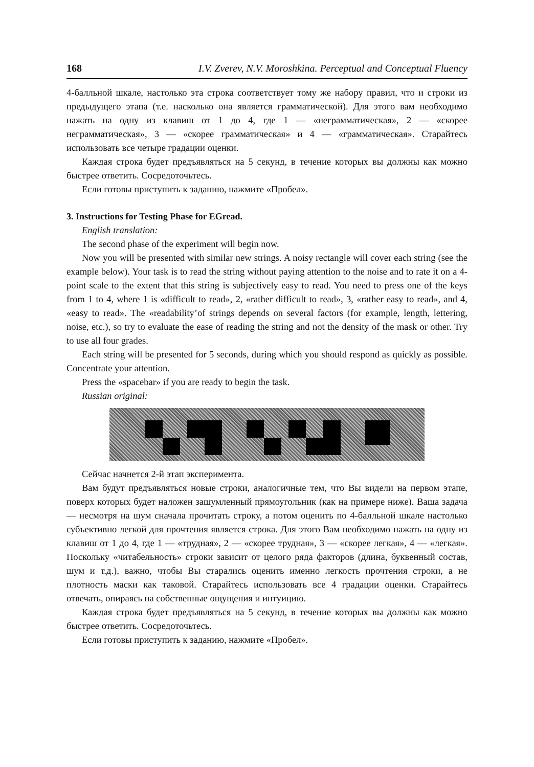168 I.V. Zverev, N.V. Moroshkina. Perceptual and Conceptual Fluency
4-балльной шкале, настолько эта строка соответствует тому же набору правил, что и строки из предыдущего этапа (т.е. насколько она является грамматической). Для этого вам необходимо нажать на одну из клавиш от 1 до 4, где 1 — «неграмматическая», 2 — «скорее неграмматическая», 3 — «скорее грамматическая» и 4 — «грамматическая». Старайтесь использовать все четыре градации оценки.
Каждая строка будет предъявляться на 5 секунд, в течение которых вы должны как можно быстрее ответить. Сосредоточьтесь.
Если готовы приступить к заданию, нажмите «Пробел».
3. Instructions for Testing Phase for EGread.
English translation:
The second phase of the experiment will begin now.
Now you will be presented with similar new strings. A noisy rectangle will cover each string (see the example below). Your task is to read the string without paying attention to the noise and to rate it on a 4-point scale to the extent that this string is subjectively easy to read. You need to press one of the keys from 1 to 4, where 1 is «difficult to read», 2, «rather difficult to read», 3, «rather easy to read», and 4, «easy to read». The «readability’of strings depends on several factors (for example, length, lettering, noise, etc.), so try to evaluate the ease of reading the string and not the density of the mask or other. Try to use all four grades.
Each string will be presented for 5 seconds, during which you should respond as quickly as possible. Concentrate your attention.
Press the «spacebar» if you are ready to begin the task.
Russian original:
Сейчас начнется 2-й этап эксперимента.
Вам будут предъявляться новые строки, аналогичные тем, что Вы видели на первом этапе, поверх которых будет наложен зашумленный прямоугольник (как на примере ниже). Ваша задача — несмотря на шум сначала прочитать строку, а потом оценить по 4-балльной шкале настолько субъективно легкой для прочтения является строка. Для этого Вам необходимо нажать на одну из клавиш от 1 до 4, где 1 — «трудная», 2 — «скорее трудная», 3 — «скорее легкая», 4 — «легкая». Поскольку «читабельность» строки зависит от целого ряда факторов (длина, буквенный состав, шум и т.д.), важно, чтобы Вы старались оценить именно легкость прочтения строки, а не плотность маски как таковой. Старайтесь использовать все 4 градации оценки. Старайтесь отвечать, опираясь на собственные ощущения и интуицию.
Каждая строка будет предъявляться на 5 секунд, в течение которых вы должны как можно быстрее ответить. Сосредоточьтесь.
Если готовы приступить к заданию, нажмите «Пробел».